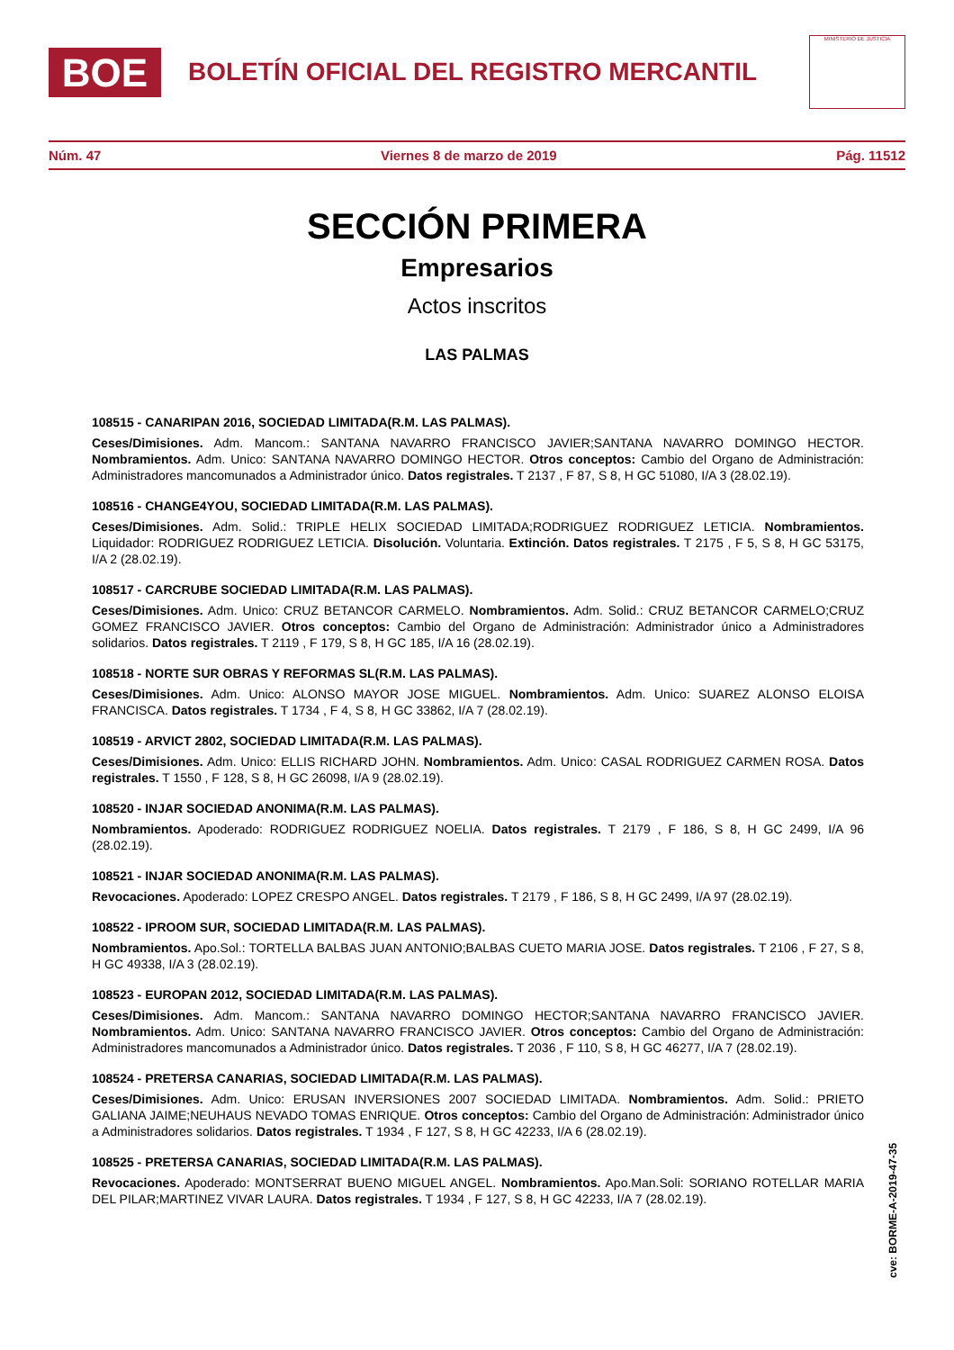BOE
BOLETÍN OFICIAL DEL REGISTRO MERCANTIL
MINISTERIO DE JUSTICIA
Núm. 47 Viernes 8 de marzo de 2019 Pág. 11512
SECCIÓN PRIMERA
Empresarios
Actos inscritos
LAS PALMAS
108515 - CANARIPAN 2016, SOCIEDAD LIMITADA(R.M. LAS PALMAS).
Ceses/Dimisiones. Adm. Mancom.: SANTANA NAVARRO FRANCISCO JAVIER;SANTANA NAVARRO DOMINGO HECTOR. Nombramientos. Adm. Unico: SANTANA NAVARRO DOMINGO HECTOR. Otros conceptos: Cambio del Organo de Administración: Administradores mancomunados a Administrador único. Datos registrales. T 2137 , F 87, S 8, H GC 51080, I/A 3 (28.02.19).
108516 - CHANGE4YOU, SOCIEDAD LIMITADA(R.M. LAS PALMAS).
Ceses/Dimisiones. Adm. Solid.: TRIPLE HELIX SOCIEDAD LIMITADA;RODRIGUEZ RODRIGUEZ LETICIA. Nombramientos. Liquidador: RODRIGUEZ RODRIGUEZ LETICIA. Disolución. Voluntaria. Extinción. Datos registrales. T 2175 , F 5, S 8, H GC 53175, I/A 2 (28.02.19).
108517 - CARCRUBE SOCIEDAD LIMITADA(R.M. LAS PALMAS).
Ceses/Dimisiones. Adm. Unico: CRUZ BETANCOR CARMELO. Nombramientos. Adm. Solid.: CRUZ BETANCOR CARMELO;CRUZ GOMEZ FRANCISCO JAVIER. Otros conceptos: Cambio del Organo de Administración: Administrador único a Administradores solidarios. Datos registrales. T 2119 , F 179, S 8, H GC 185, I/A 16 (28.02.19).
108518 - NORTE SUR OBRAS Y REFORMAS SL(R.M. LAS PALMAS).
Ceses/Dimisiones. Adm. Unico: ALONSO MAYOR JOSE MIGUEL. Nombramientos. Adm. Unico: SUAREZ ALONSO ELOISA FRANCISCA. Datos registrales. T 1734 , F 4, S 8, H GC 33862, I/A 7 (28.02.19).
108519 - ARVICT 2802, SOCIEDAD LIMITADA(R.M. LAS PALMAS).
Ceses/Dimisiones. Adm. Unico: ELLIS RICHARD JOHN. Nombramientos. Adm. Unico: CASAL RODRIGUEZ CARMEN ROSA. Datos registrales. T 1550 , F 128, S 8, H GC 26098, I/A 9 (28.02.19).
108520 - INJAR SOCIEDAD ANONIMA(R.M. LAS PALMAS).
Nombramientos. Apoderado: RODRIGUEZ RODRIGUEZ NOELIA. Datos registrales. T 2179 , F 186, S 8, H GC 2499, I/A 96 (28.02.19).
108521 - INJAR SOCIEDAD ANONIMA(R.M. LAS PALMAS).
Revocaciones. Apoderado: LOPEZ CRESPO ANGEL. Datos registrales. T 2179 , F 186, S 8, H GC 2499, I/A 97 (28.02.19).
108522 - IPROOM SUR, SOCIEDAD LIMITADA(R.M. LAS PALMAS).
Nombramientos. Apo.Sol.: TORTELLA BALBAS JUAN ANTONIO;BALBAS CUETO MARIA JOSE. Datos registrales. T 2106 , F 27, S 8, H GC 49338, I/A 3 (28.02.19).
108523 - EUROPAN 2012, SOCIEDAD LIMITADA(R.M. LAS PALMAS).
Ceses/Dimisiones. Adm. Mancom.: SANTANA NAVARRO DOMINGO HECTOR;SANTANA NAVARRO FRANCISCO JAVIER. Nombramientos. Adm. Unico: SANTANA NAVARRO FRANCISCO JAVIER. Otros conceptos: Cambio del Organo de Administración: Administradores mancomunados a Administrador único. Datos registrales. T 2036 , F 110, S 8, H GC 46277, I/A 7 (28.02.19).
108524 - PRETERSA CANARIAS, SOCIEDAD LIMITADA(R.M. LAS PALMAS).
Ceses/Dimisiones. Adm. Unico: ERUSAN INVERSIONES 2007 SOCIEDAD LIMITADA. Nombramientos. Adm. Solid.: PRIETO GALIANA JAIME;NEUHAUS NEVADO TOMAS ENRIQUE. Otros conceptos: Cambio del Organo de Administración: Administrador único a Administradores solidarios. Datos registrales. T 1934 , F 127, S 8, H GC 42233, I/A 6 (28.02.19).
108525 - PRETERSA CANARIAS, SOCIEDAD LIMITADA(R.M. LAS PALMAS).
Revocaciones. Apoderado: MONTSERRAT BUENO MIGUEL ANGEL. Nombramientos. Apo.Man.Soli: SORIANO ROTELLAR MARIA DEL PILAR;MARTINEZ VIVAR LAURA. Datos registrales. T 1934 , F 127, S 8, H GC 42233, I/A 7 (28.02.19).
cve: BORME-A-2019-47-35